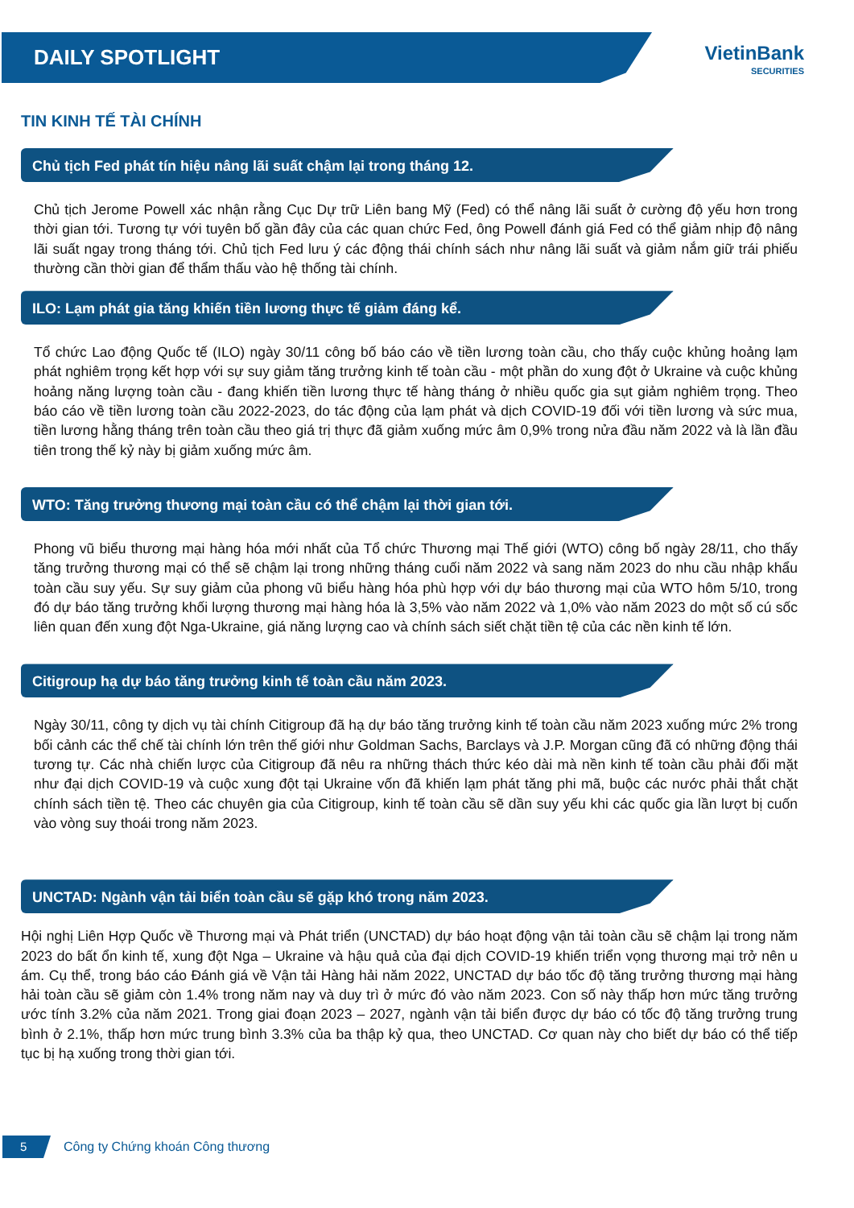DAILY SPOTLIGHT
VietinBank
SECURITIES
TIN KINH TẾ TÀI CHÍNH
Chủ tịch Fed phát tín hiệu nâng lãi suất chậm lại trong tháng 12.
Chủ tịch Jerome Powell xác nhận rằng Cục Dự trữ Liên bang Mỹ (Fed) có thể nâng lãi suất ở cường độ yếu hơn trong thời gian tới. Tương tự với tuyên bố gần đây của các quan chức Fed, ông Powell đánh giá Fed có thể giảm nhịp độ nâng lãi suất ngay trong tháng tới. Chủ tịch Fed lưu ý các động thái chính sách như nâng lãi suất và giảm nắm giữ trái phiếu thường cần thời gian để thẩm thấu vào hệ thống tài chính.
ILO: Lạm phát gia tăng khiến tiền lương thực tế giảm đáng kể.
Tổ chức Lao động Quốc tế (ILO) ngày 30/11 công bố báo cáo về tiền lương toàn cầu, cho thấy cuộc khủng hoảng lạm phát nghiêm trọng kết hợp với sự suy giảm tăng trưởng kinh tế toàn cầu - một phần do xung đột ở Ukraine và cuộc khủng hoảng năng lượng toàn cầu - đang khiến tiền lương thực tế hàng tháng ở nhiều quốc gia sụt giảm nghiêm trọng. Theo báo cáo về tiền lương toàn cầu 2022-2023, do tác động của lạm phát và dịch COVID-19 đối với tiền lương và sức mua, tiền lương hằng tháng trên toàn cầu theo giá trị thực đã giảm xuống mức âm 0,9% trong nửa đầu năm 2022 và là lần đầu tiên trong thế kỷ này bị giảm xuống mức âm.
WTO: Tăng trưởng thương mại toàn cầu có thể chậm lại thời gian tới.
Phong vũ biểu thương mại hàng hóa mới nhất của Tổ chức Thương mại Thế giới (WTO) công bố ngày 28/11, cho thấy tăng trưởng thương mại có thể sẽ chậm lại trong những tháng cuối năm 2022 và sang năm 2023 do nhu cầu nhập khẩu toàn cầu suy yếu. Sự suy giảm của phong vũ biểu hàng hóa phù hợp với dự báo thương mại của WTO hôm 5/10, trong đó dự báo tăng trưởng khối lượng thương mại hàng hóa là 3,5% vào năm 2022 và 1,0% vào năm 2023 do một số cú sốc liên quan đến xung đột Nga-Ukraine, giá năng lượng cao và chính sách siết chặt tiền tệ của các nền kinh tế lớn.
Citigroup hạ dự báo tăng trưởng kinh tế toàn cầu năm 2023.
Ngày 30/11, công ty dịch vụ tài chính Citigroup đã hạ dự báo tăng trưởng kinh tế toàn cầu năm 2023 xuống mức 2% trong bối cảnh các thể chế tài chính lớn trên thế giới như Goldman Sachs, Barclays và J.P. Morgan cũng đã có những động thái tương tự. Các nhà chiến lược của Citigroup đã nêu ra những thách thức kéo dài mà nền kinh tế toàn cầu phải đối mặt như đại dịch COVID-19 và cuộc xung đột tại Ukraine vốn đã khiến lạm phát tăng phi mã, buộc các nước phải thắt chặt chính sách tiền tệ. Theo các chuyên gia của Citigroup, kinh tế toàn cầu sẽ dần suy yếu khi các quốc gia lần lượt bị cuốn vào vòng suy thoái trong năm 2023.
UNCTAD: Ngành vận tải biển toàn cầu sẽ gặp khó trong năm 2023.
Hội nghị Liên Hợp Quốc về Thương mại và Phát triển (UNCTAD) dự báo hoạt động vận tải toàn cầu sẽ chậm lại trong năm 2023 do bất ổn kinh tế, xung đột Nga – Ukraine và hậu quả của đại dịch COVID-19 khiến triển vọng thương mại trở nên u ám. Cụ thể, trong báo cáo Đánh giá về Vận tải Hàng hải năm 2022, UNCTAD dự báo tốc độ tăng trưởng thương mại hàng hải toàn cầu sẽ giảm còn 1.4% trong năm nay và duy trì ở mức đó vào năm 2023. Con số này thấp hơn mức tăng trưởng ước tính 3.2% của năm 2021. Trong giai đoạn 2023 – 2027, ngành vận tải biển được dự báo có tốc độ tăng trưởng trung bình ở 2.1%, thấp hơn mức trung bình 3.3% của ba thập kỷ qua, theo UNCTAD. Cơ quan này cho biết dự báo có thể tiếp tục bị hạ xuống trong thời gian tới.
5
Công ty Chứng khoán Công thương